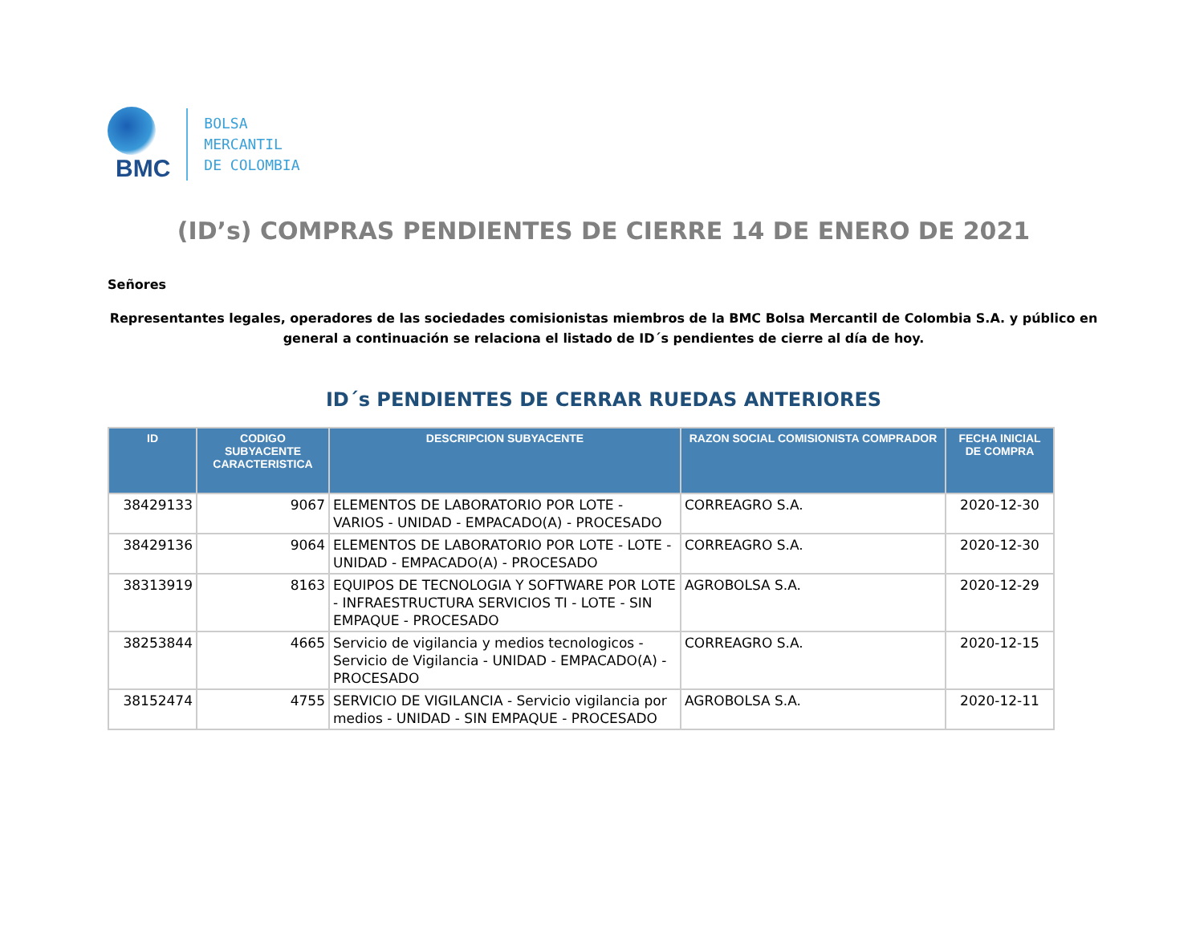BMC
BOLSA
MERCANTIL
DE COLOMBIA
(ID’s) COMPRAS PENDIENTES DE CIERRE 14 DE ENERO DE 2021
Señores
Representantes legales, operadores de las sociedades comisionistas miembros de la BMC Bolsa Mercantil de Colombia S.A. y público en general a continuación se relaciona el listado de ID´s pendientes de cierre al día de hoy.
ID´s PENDIENTES DE CERRAR RUEDAS ANTERIORES
| ID | CODIGO SUBYACENTE CARACTERISTICA | DESCRIPCION SUBYACENTE | RAZON SOCIAL COMISIONISTA COMPRADOR | FECHA INICIAL DE COMPRA |
| --- | --- | --- | --- | --- |
| 38429133 | 9067 | ELEMENTOS DE LABORATORIO POR LOTE - VARIOS - UNIDAD - EMPACADO(A) - PROCESADO | CORREAGRO S.A. | 2020-12-30 |
| 38429136 | 9064 | ELEMENTOS DE LABORATORIO POR LOTE - LOTE - UNIDAD - EMPACADO(A) - PROCESADO | CORREAGRO S.A. | 2020-12-30 |
| 38313919 | 8163 | EQUIPOS DE TECNOLOGIA Y SOFTWARE POR LOTE - INFRAESTRUCTURA SERVICIOS TI - LOTE - SIN EMPAQUE - PROCESADO | AGROBOLSA S.A. | 2020-12-29 |
| 38253844 | 4665 | Servicio de vigilancia y medios tecnologicos - Servicio de Vigilancia - UNIDAD - EMPACADO(A) - PROCESADO | CORREAGRO S.A. | 2020-12-15 |
| 38152474 | 4755 | SERVICIO DE VIGILANCIA - Servicio vigilancia por medios - UNIDAD - SIN EMPAQUE - PROCESADO | AGROBOLSA S.A. | 2020-12-11 |